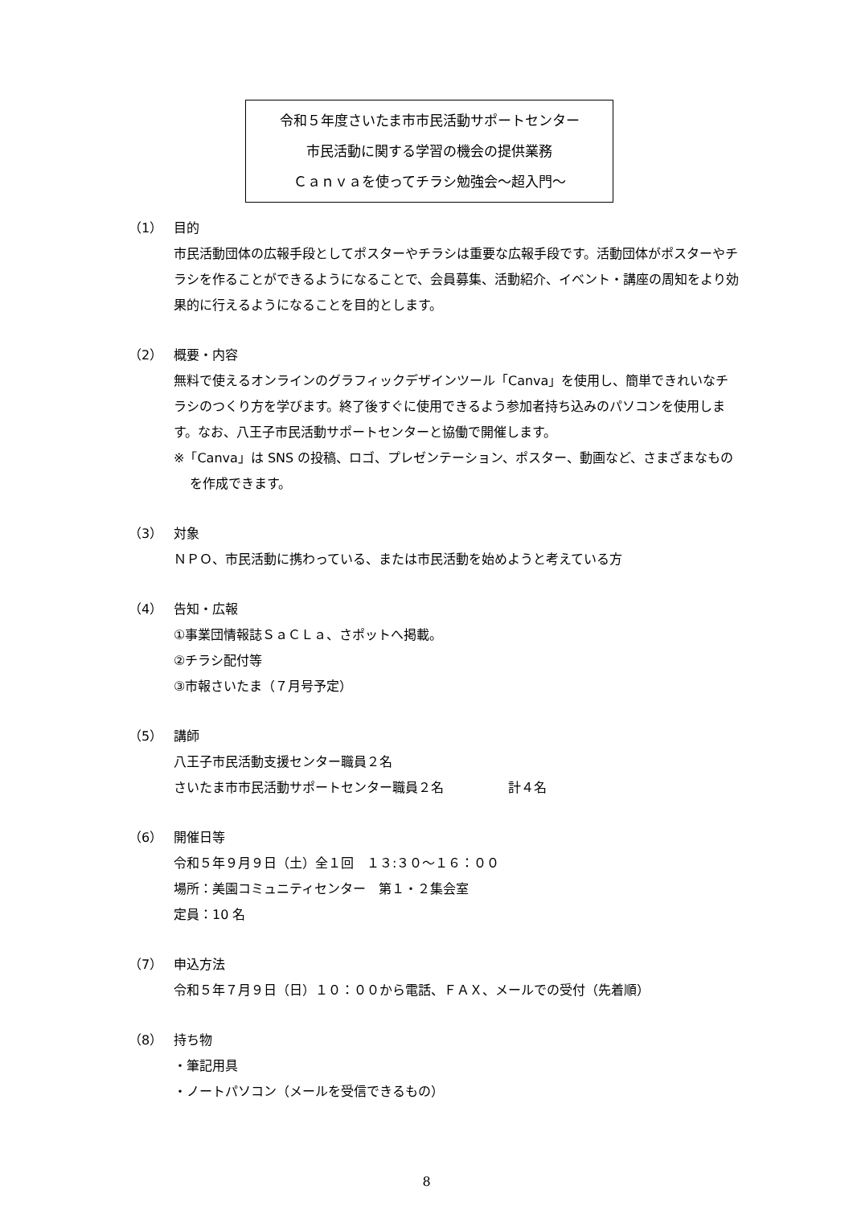令和５年度さいたま市市民活動サポートセンター
市民活動に関する学習の機会の提供業務
Ｃａｎｖａを使ってチラシ勉強会～超入門～
（1） 目的
市民活動団体の広報手段としてポスターやチラシは重要な広報手段です。活動団体がポスターやチラシを作ることができるようになることで、会員募集、活動紹介、イベント・講座の周知をより効果的に行えるようになることを目的とします。
（2） 概要・内容
無料で使えるオンラインのグラフィックデザインツール「Canva」を使用し、簡単できれいなチラシのつくり方を学びます。終了後すぐに使用できるよう参加者持ち込みのパソコンを使用します。なお、八王子市民活動サポートセンターと協働で開催します。
※「Canva」は SNS の投稿、ロゴ、プレゼンテーション、ポスター、動画など、さまざまなものを作成できます。
（3） 対象
ＮＰＯ、市民活動に携わっている、または市民活動を始めようと考えている方
（4） 告知・広報
①事業団情報誌ＳａＣＬａ、さポットへ掲載。
②チラシ配付等
③市報さいたま（７月号予定）
（5） 講師
八王子市民活動支援センター職員２名
さいたま市市民活動サポートセンター職員２名　　　　　計４名
（6） 開催日等
令和５年９月９日（土）全１回　１３:３０～１６：００
場所：美園コミュニティセンター　第１・２集会室
定員：10 名
（7） 申込方法
令和５年７月９日（日）１０：００から電話、ＦＡＸ、メールでの受付（先着順）
（8） 持ち物
・筆記用具
・ノートパソコン（メールを受信できるもの）
8